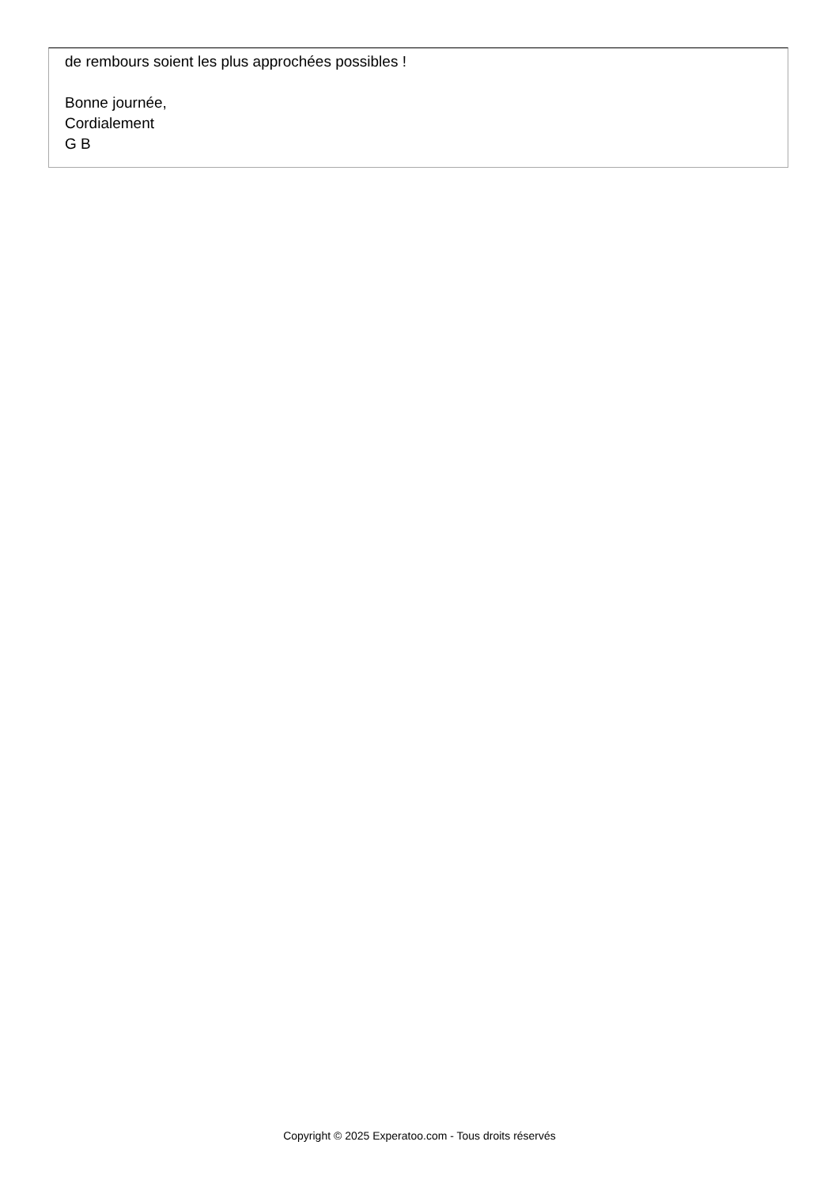de rembours soient les plus approchées possibles !
Bonne journée,
Cordialement
G B
Copyright © 2025 Experatoo.com - Tous droits réservés